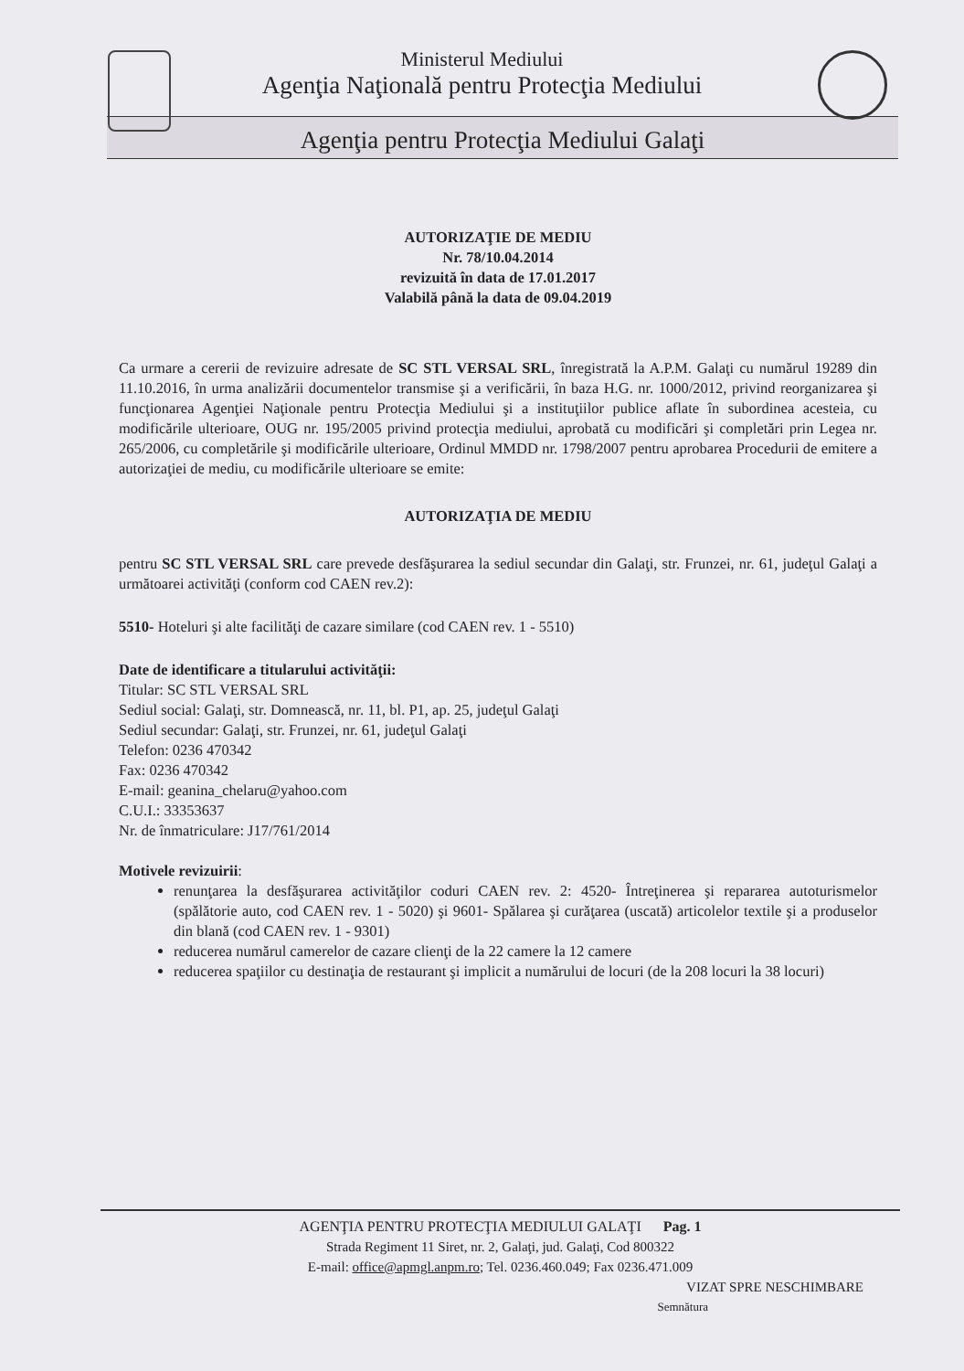Ministerul Mediului
Agenţia Naţională pentru Protecţia Mediului
Agenţia pentru Protecţia Mediului Galaţi
AUTORIZAŢIE DE MEDIU
Nr. 78/10.04.2014
revizuită în data de 17.01.2017
Valabilă până la data de 09.04.2019
Ca urmare a cererii de revizuire adresate de SC STL VERSAL SRL, înregistrată la A.P.M. Galaţi cu numărul 19289 din 11.10.2016, în urma analizării documentelor transmise şi a verificării, în baza H.G. nr. 1000/2012, privind reorganizarea şi funcţionarea Agenţiei Naţionale pentru Protecţia Mediului şi a instituţiilor publice aflate în subordinea acesteia, cu modificările ulterioare, OUG nr. 195/2005 privind protecţia mediului, aprobată cu modificări şi completări prin Legea nr. 265/2006, cu completările şi modificările ulterioare, Ordinul MMDD nr. 1798/2007 pentru aprobarea Procedurii de emitere a autorizaţiei de mediu, cu modificările ulterioare se emite:
AUTORIZAŢIA DE MEDIU
pentru SC STL VERSAL SRL care prevede desfăşurarea la sediul secundar din Galaţi, str. Frunzei, nr. 61, judeţul Galaţi a următoarei activităţi (conform cod CAEN rev.2):
5510- Hoteluri şi alte facilităţi de cazare similare (cod CAEN rev. 1 - 5510)
Date de identificare a titularului activităţii:
Titular: SC STL VERSAL SRL
Sediul social: Galaţi, str. Domnească, nr. 11, bl. P1, ap. 25, judeţul Galaţi
Sediul secundar: Galaţi, str. Frunzei, nr. 61, judeţul Galaţi
Telefon: 0236 470342
Fax: 0236 470342
E-mail: geanina_chelaru@yahoo.com
C.U.I.: 33353637
Nr. de înmatriculare: J17/761/2014
Motivele revizuirii:
renunţarea la desfăşurarea activităţilor coduri CAEN rev. 2: 4520- Întreţinerea şi repararea autoturismelor (spălătorie auto, cod CAEN rev. 1 - 5020) şi 9601- Spălarea şi curăţarea (uscată) articolelor textile şi a produselor din blană (cod CAEN rev. 1 - 9301)
reducerea numărul camerelor de cazare clienţi de la 22 camere la 12 camere
reducerea spaţiilor cu destinaţia de restaurant şi implicit a numărului de locuri (de la 208 locuri la 38 locuri)
AGENŢIA PENTRU PROTECŢIA MEDIULUI GALAŢI Pag. 1
Strada Regiment 11 Siret, nr. 2, Galaţi, jud. Galaţi, Cod 800322
E-mail: office@apmgl.anpm.ro; Tel. 0236.460.049; Fax 0236.471.009
VIZAT SPRE NESCHIMBARE
Semnătura